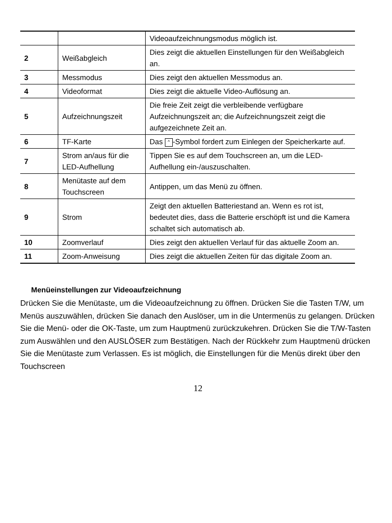| | | Videoaufzeichnungsmodus möglich ist. |
| 2 | Weißabgleich | Dies zeigt die aktuellen Einstellungen für den Weißabgleich an. |
| 3 | Messmodus | Dies zeigt den aktuellen Messmodus an. |
| 4 | Videoformat | Dies zeigt die aktuelle Video-Auflösung an. |
| 5 | Aufzeichnungszeit | Die freie Zeit zeigt die verbleibende verfügbare Aufzeichnungszeit an; die Aufzeichnungszeit zeigt die aufgezeichnete Zeit an. |
| 6 | TF-Karte | Das ^ -Symbol fordert zum Einlegen der Speicherkarte auf. |
| 7 | Strom an/aus für die LED-Aufhellung | Tippen Sie es auf dem Touchscreen an, um die LED-Aufhellung ein-/auszuschalten. |
| 8 | Menütaste auf dem Touchscreen | Antippen, um das Menü zu öffnen. |
| 9 | Strom | Zeigt den aktuellen Batteriestand an. Wenn es rot ist, bedeutet dies, dass die Batterie erschöpft ist und die Kamera schaltet sich automatisch ab. |
| 10 | Zoomverlauf | Dies zeigt den aktuellen Verlauf für das aktuelle Zoom an. |
| 11 | Zoom-Anweisung | Dies zeigt die aktuellen Zeiten für das digitale Zoom an. |
Menüeinstellungen zur Videoaufzeichnung
Drücken Sie die Menütaste, um die Videoaufzeichnung zu öffnen. Drücken Sie die Tasten T/W, um Menüs auszuwählen, drücken Sie danach den Auslöser, um in die Untermenüs zu gelangen. Drücken Sie die Menü- oder die OK-Taste, um zum Hauptmenü zurückzukehren. Drücken Sie die T/W-Tasten zum Auswählen und den AUSLÖSER zum Bestätigen. Nach der Rückkehr zum Hauptmenü drücken Sie die Menütaste zum Verlassen. Es ist möglich, die Einstellungen für die Menüs direkt über den Touchscreen
12